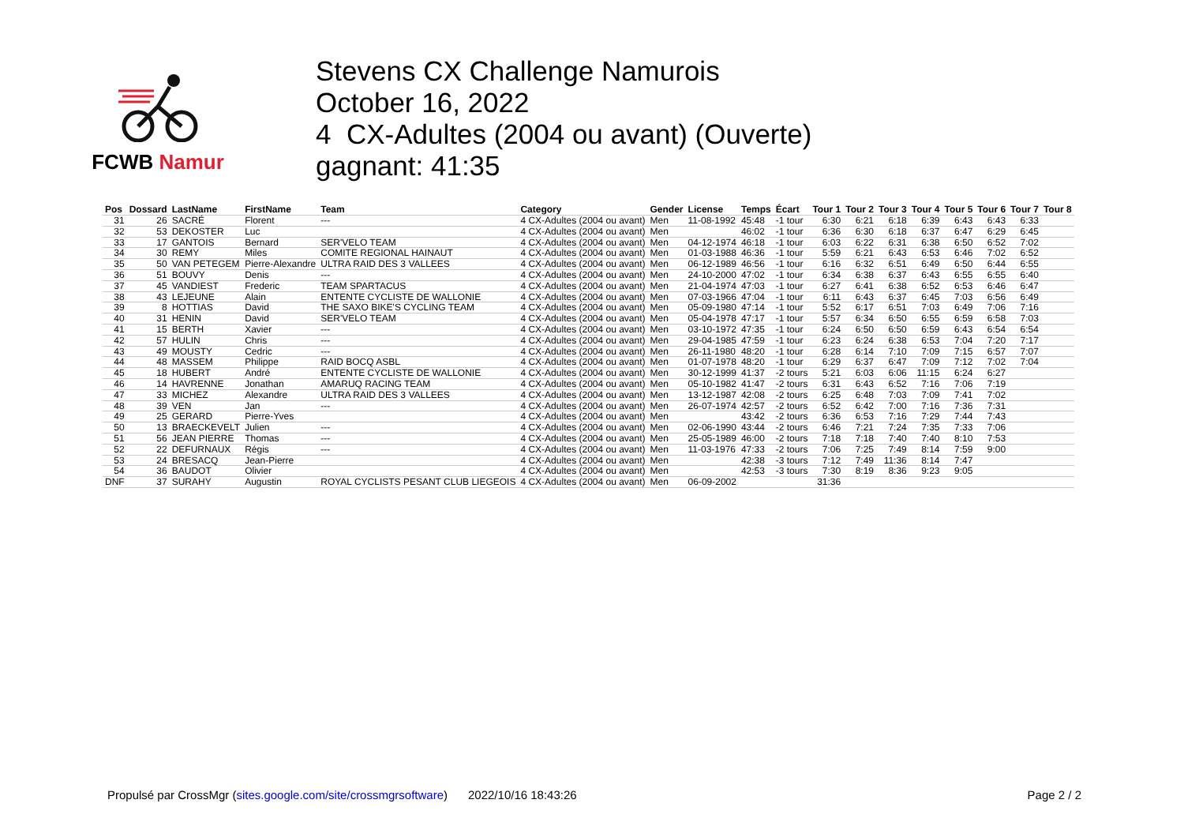FCWB Namur
Stevens CX Challenge Namurois
October 16, 2022
4 CX-Adultes (2004 ou avant) (Ouverte)
gagnant: 41:35
| Pos | Dossard | LastName | FirstName | Team | Category | Gender | License | Temps | Écart | Tour 1 | Tour 2 | Tour 3 | Tour 4 | Tour 5 | Tour 6 | Tour 7 | Tour 8 |
| --- | --- | --- | --- | --- | --- | --- | --- | --- | --- | --- | --- | --- | --- | --- | --- | --- | --- |
| 31 | 26 | SACRÉ | Florent | --- | 4 CX-Adultes (2004 ou avant) | Men | 11-08-1992 | 45:48 | -1 tour | 6:30 | 6:21 | 6:18 | 6:39 | 6:43 | 6:43 | 6:33 | |
| 32 | 53 | DEKOSTER | Luc | | 4 CX-Adultes (2004 ou avant) | Men | | 46:02 | -1 tour | 6:36 | 6:30 | 6:18 | 6:37 | 6:47 | 6:29 | 6:45 | |
| 33 | 17 | GANTOIS | Bernard | SER'VELO TEAM | 4 CX-Adultes (2004 ou avant) | Men | 04-12-1974 | 46:18 | -1 tour | 6:03 | 6:22 | 6:31 | 6:38 | 6:50 | 6:52 | 7:02 | |
| 34 | 30 | REMY | Miles | COMITE REGIONAL HAINAUT | 4 CX-Adultes (2004 ou avant) | Men | 01-03-1988 | 46:36 | -1 tour | 5:59 | 6:21 | 6:43 | 6:53 | 6:46 | 7:02 | 6:52 | |
| 35 | 50 | VAN PETEGEM | Pierre-Alexandre | ULTRA RAID DES 3 VALLEES | 4 CX-Adultes (2004 ou avant) | Men | 06-12-1989 | 46:56 | -1 tour | 6:16 | 6:32 | 6:51 | 6:49 | 6:50 | 6:44 | 6:55 | |
| 36 | 51 | BOUVY | Denis | --- | 4 CX-Adultes (2004 ou avant) | Men | 24-10-2000 | 47:02 | -1 tour | 6:34 | 6:38 | 6:37 | 6:43 | 6:55 | 6:55 | 6:40 | |
| 37 | 45 | VANDIEST | Frederic | TEAM SPARTACUS | 4 CX-Adultes (2004 ou avant) | Men | 21-04-1974 | 47:03 | -1 tour | 6:27 | 6:41 | 6:38 | 6:52 | 6:53 | 6:46 | 6:47 | |
| 38 | 43 | LEJEUNE | Alain | ENTENTE CYCLISTE DE WALLONIE | 4 CX-Adultes (2004 ou avant) | Men | 07-03-1966 | 47:04 | -1 tour | 6:11 | 6:43 | 6:37 | 6:45 | 7:03 | 6:56 | 6:49 | |
| 39 | 8 | HOTTIAS | David | THE SAXO BIKE'S CYCLING TEAM | 4 CX-Adultes (2004 ou avant) | Men | 05-09-1980 | 47:14 | -1 tour | 5:52 | 6:17 | 6:51 | 7:03 | 6:49 | 7:06 | 7:16 | |
| 40 | 31 | HENIN | David | SER'VELO TEAM | 4 CX-Adultes (2004 ou avant) | Men | 05-04-1978 | 47:17 | -1 tour | 5:57 | 6:34 | 6:50 | 6:55 | 6:59 | 6:58 | 7:03 | |
| 41 | 15 | BERTH | Xavier | --- | 4 CX-Adultes (2004 ou avant) | Men | 03-10-1972 | 47:35 | -1 tour | 6:24 | 6:50 | 6:50 | 6:59 | 6:43 | 6:54 | 6:54 | |
| 42 | 57 | HULIN | Chris | --- | 4 CX-Adultes (2004 ou avant) | Men | 29-04-1985 | 47:59 | -1 tour | 6:23 | 6:24 | 6:38 | 6:53 | 7:04 | 7:20 | 7:17 | |
| 43 | 49 | MOUSTY | Cedric | --- | 4 CX-Adultes (2004 ou avant) | Men | 26-11-1980 | 48:20 | -1 tour | 6:28 | 6:14 | 7:10 | 7:09 | 7:15 | 6:57 | 7:07 | |
| 44 | 48 | MASSEM | Philippe | RAID BOCQ ASBL | 4 CX-Adultes (2004 ou avant) | Men | 01-07-1978 | 48:20 | -1 tour | 6:29 | 6:37 | 6:47 | 7:09 | 7:12 | 7:02 | 7:04 | |
| 45 | 18 | HUBERT | André | ENTENTE CYCLISTE DE WALLONIE | 4 CX-Adultes (2004 ou avant) | Men | 30-12-1999 | 41:37 | -2 tours | 5:21 | 6:03 | 6:06 | 11:15 | 6:24 | 6:27 | | |
| 46 | 14 | HAVRENNE | Jonathan | AMARUQ RACING TEAM | 4 CX-Adultes (2004 ou avant) | Men | 05-10-1982 | 41:47 | -2 tours | 6:31 | 6:43 | 6:52 | 7:16 | 7:06 | 7:19 | | |
| 47 | 33 | MICHEZ | Alexandre | ULTRA RAID DES 3 VALLEES | 4 CX-Adultes (2004 ou avant) | Men | 13-12-1987 | 42:08 | -2 tours | 6:25 | 6:48 | 7:03 | 7:09 | 7:41 | 7:02 | | |
| 48 | 39 | VEN | Jan | --- | 4 CX-Adultes (2004 ou avant) | Men | 26-07-1974 | 42:57 | -2 tours | 6:52 | 6:42 | 7:00 | 7:16 | 7:36 | 7:31 | | |
| 49 | 25 | GERARD | Pierre-Yves | | 4 CX-Adultes (2004 ou avant) | Men | | 43:42 | -2 tours | 6:36 | 6:53 | 7:16 | 7:29 | 7:44 | 7:43 | | |
| 50 | 13 | BRAECKEVELT | Julien | --- | 4 CX-Adultes (2004 ou avant) | Men | 02-06-1990 | 43:44 | -2 tours | 6:46 | 7:21 | 7:24 | 7:35 | 7:33 | 7:06 | | |
| 51 | 56 | JEAN PIERRE | Thomas | --- | 4 CX-Adultes (2004 ou avant) | Men | 25-05-1989 | 46:00 | -2 tours | 7:18 | 7:18 | 7:40 | 7:40 | 8:10 | 7:53 | | |
| 52 | 22 | DEFURNAUX | Régis | --- | 4 CX-Adultes (2004 ou avant) | Men | 11-03-1976 | 47:33 | -2 tours | 7:06 | 7:25 | 7:49 | 8:14 | 7:59 | 9:00 | | |
| 53 | 24 | BRESACQ | Jean-Pierre | | 4 CX-Adultes (2004 ou avant) | Men | | 42:38 | -3 tours | 7:12 | 7:49 | 11:36 | 8:14 | 7:47 | | | |
| 54 | 36 | BAUDOT | Olivier | | 4 CX-Adultes (2004 ou avant) | Men | | 42:53 | -3 tours | 7:30 | 8:19 | 8:36 | 9:23 | 9:05 | | | |
| DNF | 37 | SURAHY | Augustin | ROYAL CYCLISTS PESANT CLUB LIEGEOIS | 4 CX-Adultes (2004 ou avant) | Men | 06-09-2002 | | | 31:36 | | | | | | | |
Propulsé par CrossMgr (sites.google.com/site/crossmgrsoftware) 2022/10/16 18:43:26 Page 2 / 2